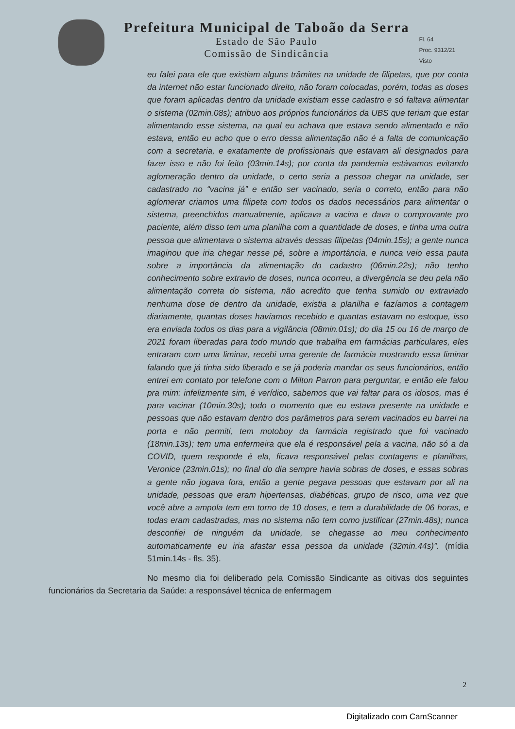Prefeitura Municipal de Taboão da Serra
Estado de São Paulo
Comissão de Sindicância
Fl. 64
Proc. 9312/21
Visto
eu falei para ele que existiam alguns trâmites na unidade de filipetas, que por conta da internet não estar funcionado direito, não foram colocadas, porém, todas as doses que foram aplicadas dentro da unidade existiam esse cadastro e só faltava alimentar o sistema (02min.08s); atribuo aos próprios funcionários da UBS que teriam que estar alimentando esse sistema, na qual eu achava que estava sendo alimentado e não estava, então eu acho que o erro dessa alimentação não é a falta de comunicação com a secretaria, e exatamente de profissionais que estavam ali designados para fazer isso e não foi feito (03min.14s); por conta da pandemia estávamos evitando aglomeração dentro da unidade, o certo seria a pessoa chegar na unidade, ser cadastrado no “vacina já” e então ser vacinado, seria o correto, então para não aglomerar criamos uma filipeta com todos os dados necessários para alimentar o sistema, preenchidos manualmente, aplicava a vacina e dava o comprovante pro paciente, além disso tem uma planilha com a quantidade de doses, e tinha uma outra pessoa que alimentava o sistema através dessas filipetas (04min.15s); a gente nunca imaginou que iria chegar nesse pé, sobre a importância, e nunca veio essa pauta sobre a importância da alimentação do cadastro (06min.22s); não tenho conhecimento sobre extravio de doses, nunca ocorreu, a divergência se deu pela não alimentação correta do sistema, não acredito que tenha sumido ou extraviado nenhuma dose de dentro da unidade, existia a planilha e fazíamos a contagem diariamente, quantas doses havíamos recebido e quantas estavam no estoque, isso era enviada todos os dias para a vigilância (08min.01s); do dia 15 ou 16 de março de 2021 foram liberadas para todo mundo que trabalha em farmácias particulares, eles entraram com uma liminar, recebi uma gerente de farmácia mostrando essa liminar falando que já tinha sido liberado e se já poderia mandar os seus funcionários, então entrei em contato por telefone com o Milton Parron para perguntar, e então ele falou pra mim: infelizmente sim, é verídico, sabemos que vai faltar para os idosos, mas é para vacinar (10min.30s); todo o momento que eu estava presente na unidade e pessoas que não estavam dentro dos parâmetros para serem vacinados eu barrei na porta e não permiti, tem motoboy da farmácia registrado que foi vacinado (18min.13s); tem uma enfermeira que ela é responsável pela a vacina, não só a da COVID, quem responde é ela, ficava responsável pelas contagens e planilhas, Veronice (23min.01s); no final do dia sempre havia sobras de doses, e essas sobras a gente não jogava fora, então a gente pegava pessoas que estavam por ali na unidade, pessoas que eram hipertensas, diabéticas, grupo de risco, uma vez que você abre a ampola tem em torno de 10 doses, e tem a durabilidade de 06 horas, e todas eram cadastradas, mas no sistema não tem como justificar (27min.48s); nunca desconfiei de ninguém da unidade, se chegasse ao meu conhecimento automaticamente eu iria afastar essa pessoa da unidade (32min.44s)”. (mídia 51min.14s - fls. 35).
No mesmo dia foi deliberado pela Comissão Sindicante as oitivas dos seguintes funcionários da Secretaria da Saúde: a responsável técnica de enfermagem
2
Digitalizado com CamScanner